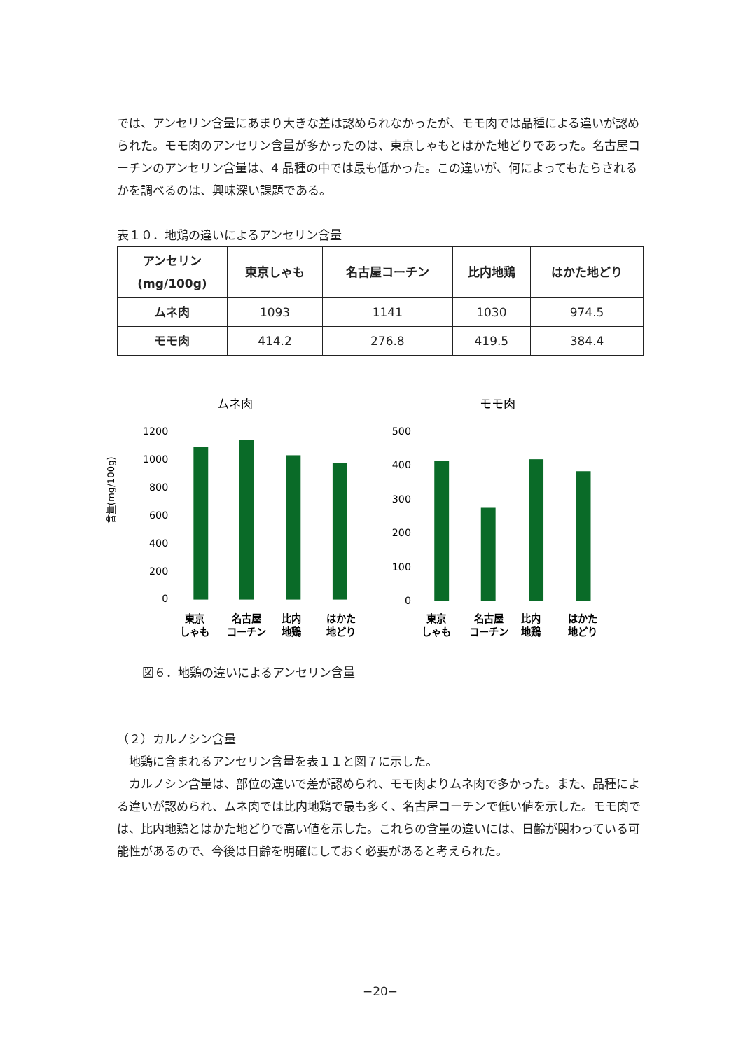では、アンセリン含量にあまり大きな差は認められなかったが、モモ肉では品種による違いが認められた。モモ肉のアンセリン含量が多かったのは、東京しゃもとはかた地どりであった。名古屋コーチンのアンセリン含量は、4 品種の中では最も低かった。この違いが、何によってもたらされるかを調べるのは、興味深い課題である。
表１０．地鶏の違いによるアンセリン含量
| アンセリン (mg/100g) | 東京しゃも | 名古屋コーチン | 比内地鶏 | はかた地どり |
| --- | --- | --- | --- | --- |
| ムネ肉 | 1093 | 1141 | 1030 | 974.5 |
| モモ肉 | 414.2 | 276.8 | 419.5 | 384.4 |
含量(mg/100g)
ムネ肉
1200
1000
800
600
400
200
0
東京
しゃも
名古屋
コーチン
比内
地鶏
はかた
地どり
モモ肉
500
400
300
200
100
0
東京
しゃも
名古屋
コーチン
比内
地鶏
はかた
地どり
図６．地鶏の違いによるアンセリン含量
（２）カルノシン含量
　地鶏に含まれるアンセリン含量を表１１と図７に示した。
　カルノシン含量は、部位の違いで差が認められ、モモ肉よりムネ肉で多かった。また、品種による違いが認められ、ムネ肉では比内地鶏で最も多く、名古屋コーチンで低い値を示した。モモ肉では、比内地鶏とはかた地どりで高い値を示した。これらの含量の違いには、日齢が関わっている可能性があるので、今後は日齢を明確にしておく必要があると考えられた。
−20−